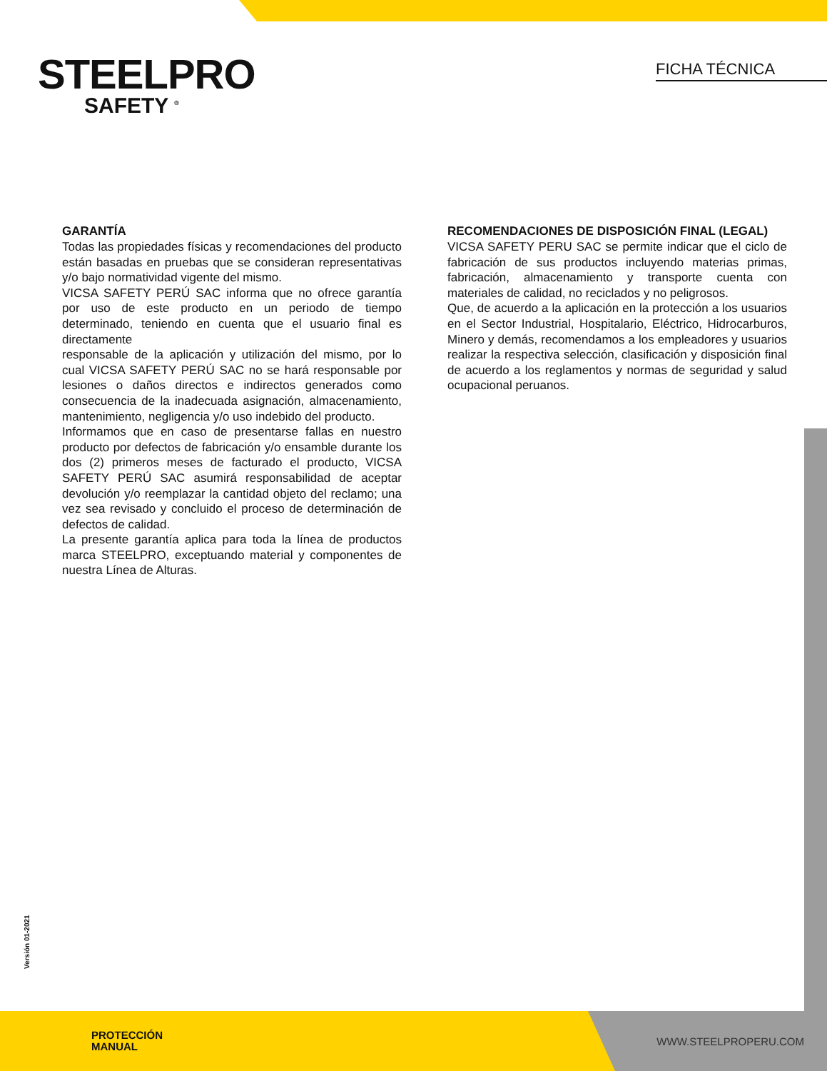STEELPRO
SAFETY <sup>®</sup>
FICHA TÉCNICA
GARANTÍA
Todas las propiedades físicas y recomendaciones del producto están basadas en pruebas que se consideran representativas y/o bajo normatividad vigente del mismo.
VICSA SAFETY PERÚ SAC informa que no ofrece garantía por uso de este producto en un periodo de tiempo determinado, teniendo en cuenta que el usuario final es directamente
responsable de la aplicación y utilización del mismo, por lo cual VICSA SAFETY PERÚ SAC no se hará responsable por lesiones o daños directos e indirectos generados como consecuencia de la inadecuada asignación, almacenamiento, mantenimiento, negligencia y/o uso indebido del producto.
Informamos que en caso de presentarse fallas en nuestro producto por defectos de fabricación y/o ensamble durante los dos (2) primeros meses de facturado el producto, VICSA SAFETY PERÚ SAC asumirá responsabilidad de aceptar devolución y/o reemplazar la cantidad objeto del reclamo; una vez sea revisado y concluido el proceso de determinación de defectos de calidad.
La presente garantía aplica para toda la línea de productos marca STEELPRO, exceptuando material y componentes de nuestra Línea de Alturas.
RECOMENDACIONES DE DISPOSICIÓN FINAL (LEGAL)
VICSA SAFETY PERU SAC se permite indicar que el ciclo de fabricación de sus productos incluyendo materias primas, fabricación, almacenamiento y transporte cuenta con materiales de calidad, no reciclados y no peligrosos.
Que, de acuerdo a la aplicación en la protección a los usuarios en el Sector Industrial, Hospitalario, Eléctrico, Hidrocarburos, Minero y demás, recomendamos a los empleadores y usuarios realizar la respectiva selección, clasificación y disposición final de acuerdo a los reglamentos y normas de seguridad y salud ocupacional peruanos.
Versión 01-2021
PROTECCIÓN
MANUAL
WWW.STEELPROPERU.COM